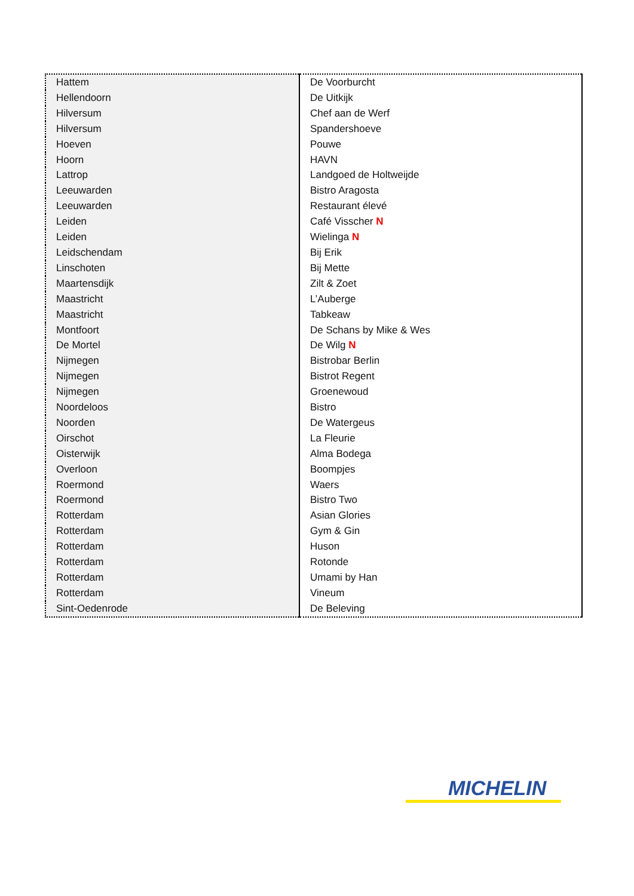| Hattem | De Voorburcht |
| Hellendoorn | De Uitkijk |
| Hilversum | Chef aan de Werf |
| Hilversum | Spandershoeve |
| Hoeven | Pouwe |
| Hoorn | HAVN |
| Lattrop | Landgoed de Holtweijde |
| Leeuwarden | Bistro Aragosta |
| Leeuwarden | Restaurant élevé |
| Leiden | Café Visscher N |
| Leiden | Wielinga N |
| Leidschendam | Bij Erik |
| Linschoten | Bij Mette |
| Maartensdijk | Zilt & Zoet |
| Maastricht | L’Auberge |
| Maastricht | Tabkeaw |
| Montfoort | De Schans by Mike & Wes |
| De Mortel | De Wilg N |
| Nijmegen | Bistrobar Berlin |
| Nijmegen | Bistrot Regent |
| Nijmegen | Groenewoud |
| Noordeloos | Bistro |
| Noorden | De Watergeus |
| Oirschot | La Fleurie |
| Oisterwijk | Alma Bodega |
| Overloon | Boompjes |
| Roermond | Waers |
| Roermond | Bistro Two |
| Rotterdam | Asian Glories |
| Rotterdam | Gym & Gin |
| Rotterdam | Huson |
| Rotterdam | Rotonde |
| Rotterdam | Umami by Han |
| Rotterdam | Vineum |
| Sint-Oedenrode | De Beleving |
MICHELIN